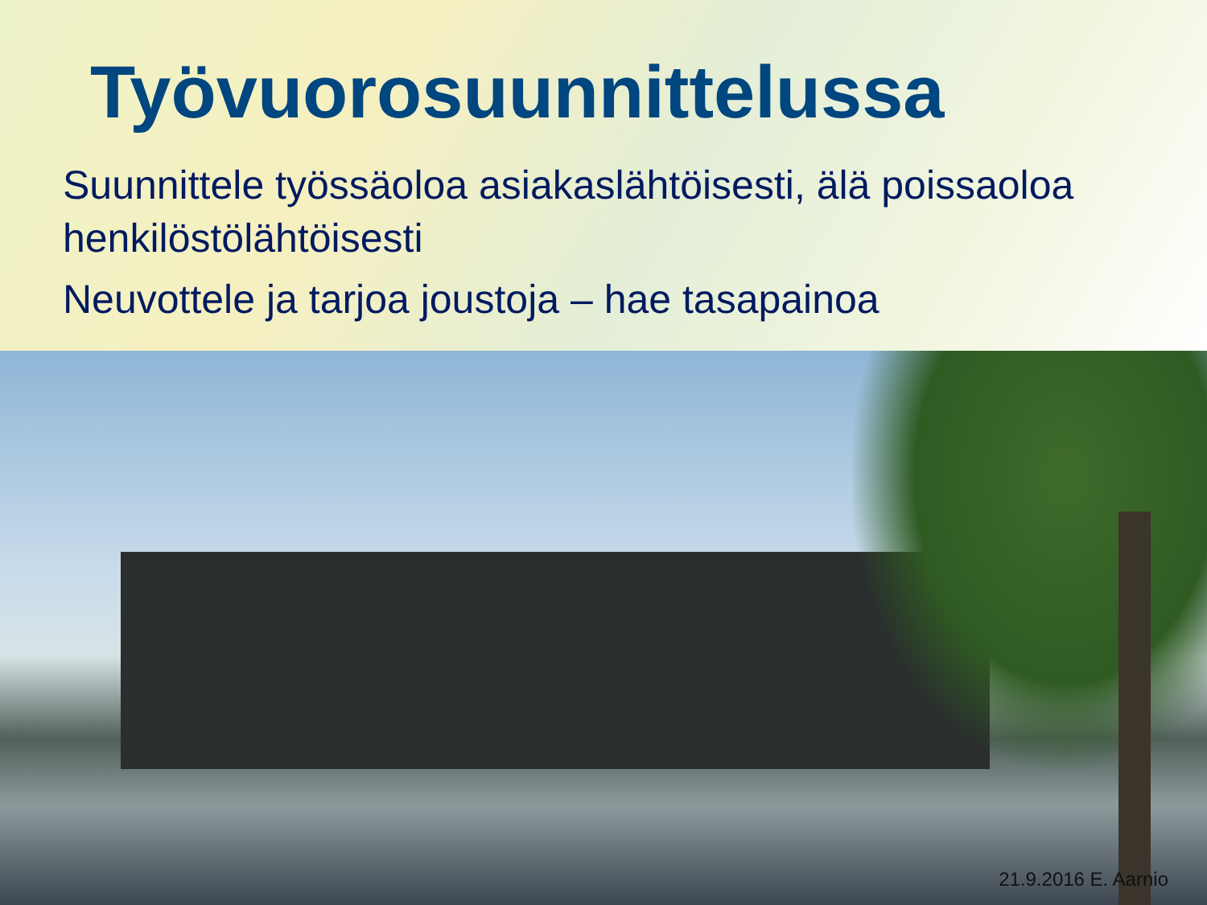Työvuorosuunnittelussa
Suunnittele työssäoloa asiakaslähtöisesti, älä poissaoloa henkilöstölähtöisesti
Neuvottele ja tarjoa joustoja – hae tasapainoa
21.9.2016 E. Aarnio